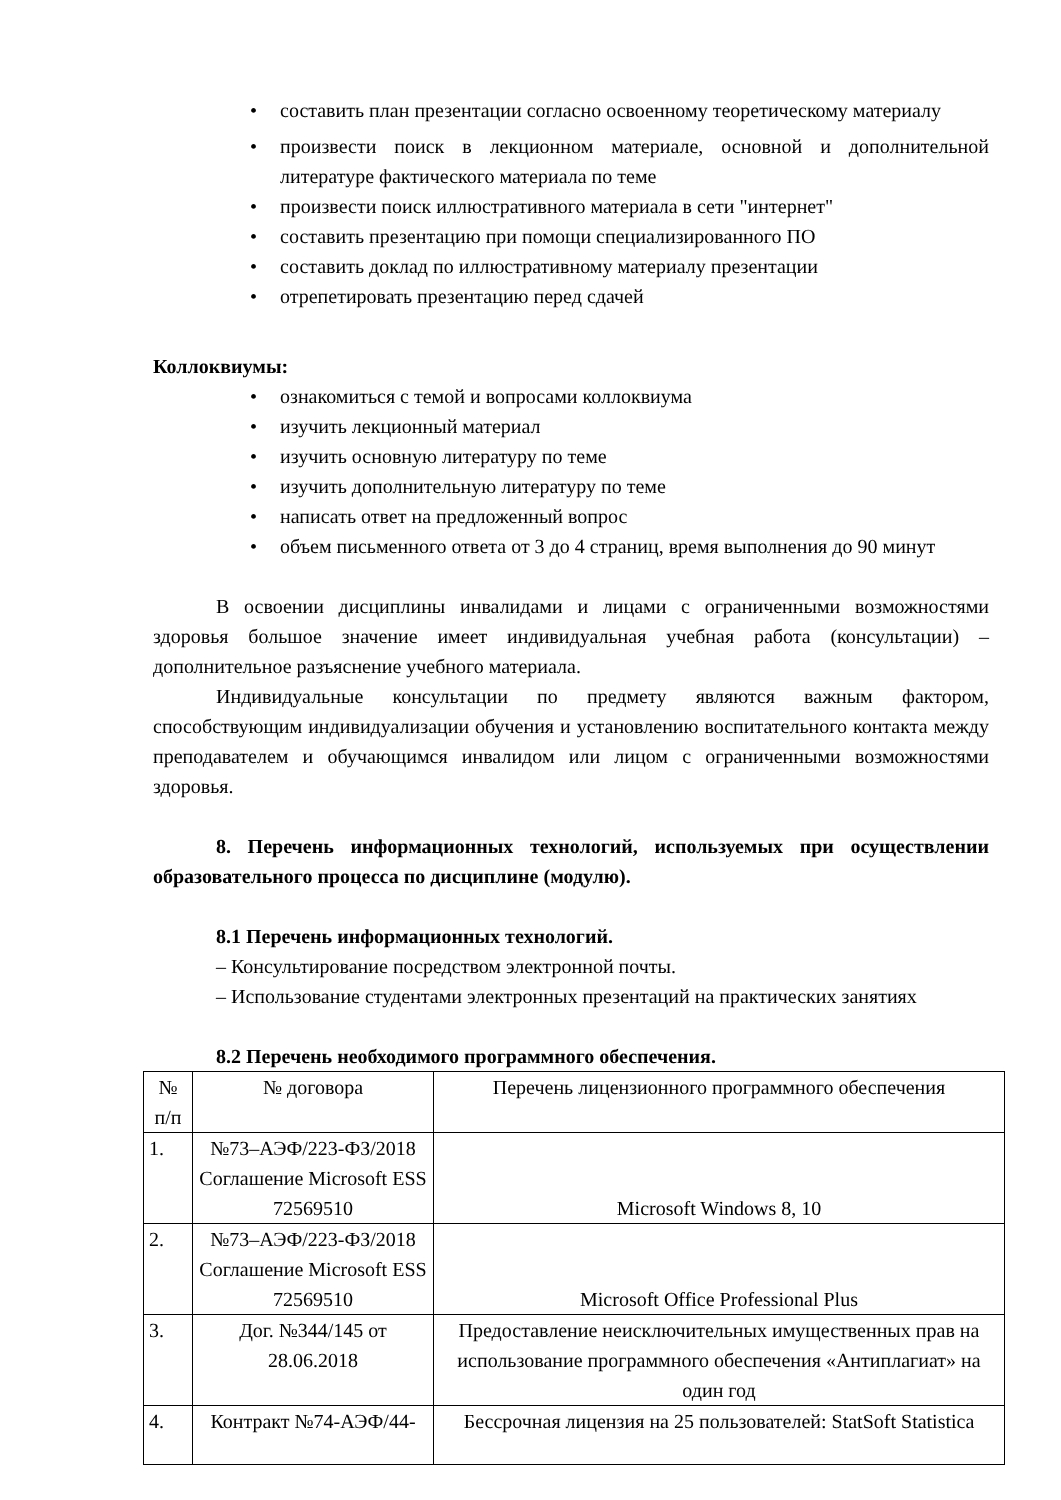• составить план презентации согласно освоенному теоретическому материалу
• произвести поиск в лекционном материале, основной и дополнительной литературе фактического материала по теме
• произвести поиск иллюстративного материала в сети "интернет"
• составить презентацию при помощи специализированного ПО
• составить доклад по иллюстративному материалу презентации
• отрепетировать презентацию перед сдачей
Коллоквиумы:
• ознакомиться с темой и вопросами коллоквиума
• изучить лекционный материал
• изучить основную литературу по теме
• изучить дополнительную литературу по теме
• написать ответ на предложенный вопрос
• объем письменного ответа от 3 до 4 страниц, время выполнения до 90 минут
В освоении дисциплины инвалидами и лицами с ограниченными возможностями здоровья большое значение имеет индивидуальная учебная работа (консультации) – дополнительное разъяснение учебного материала.
Индивидуальные консультации по предмету являются важным фактором, способствующим индивидуализации обучения и установлению воспитательного контакта между преподавателем и обучающимся инвалидом или лицом с ограниченными возможностями здоровья.
8. Перечень информационных технологий, используемых при осуществлении образовательного процесса по дисциплине (модулю).
8.1 Перечень информационных технологий.
– Консультирование посредством электронной почты.
– Использование студентами электронных презентаций на практических занятиях
8.2 Перечень необходимого программного обеспечения.
| № п/п | № договора | Перечень лицензионного программного обеспечения |
| 1. | №73–АЭФ/223-ФЗ/2018 Соглашение Microsoft ESS 72569510 | Microsoft Windows 8, 10 |
| 2. | №73–АЭФ/223-ФЗ/2018 Соглашение Microsoft ESS 72569510 | Microsoft Office Professional Plus |
| 3. | Дог. №344/145 от 28.06.2018 | Предоставление неисключительных имущественных прав на использование программного обеспечения «Антиплагиат» на один год |
| 4. | Контракт №74-АЭФ/44- | Бессрочная лицензия на 25 пользователей: StatSoft Statistica |